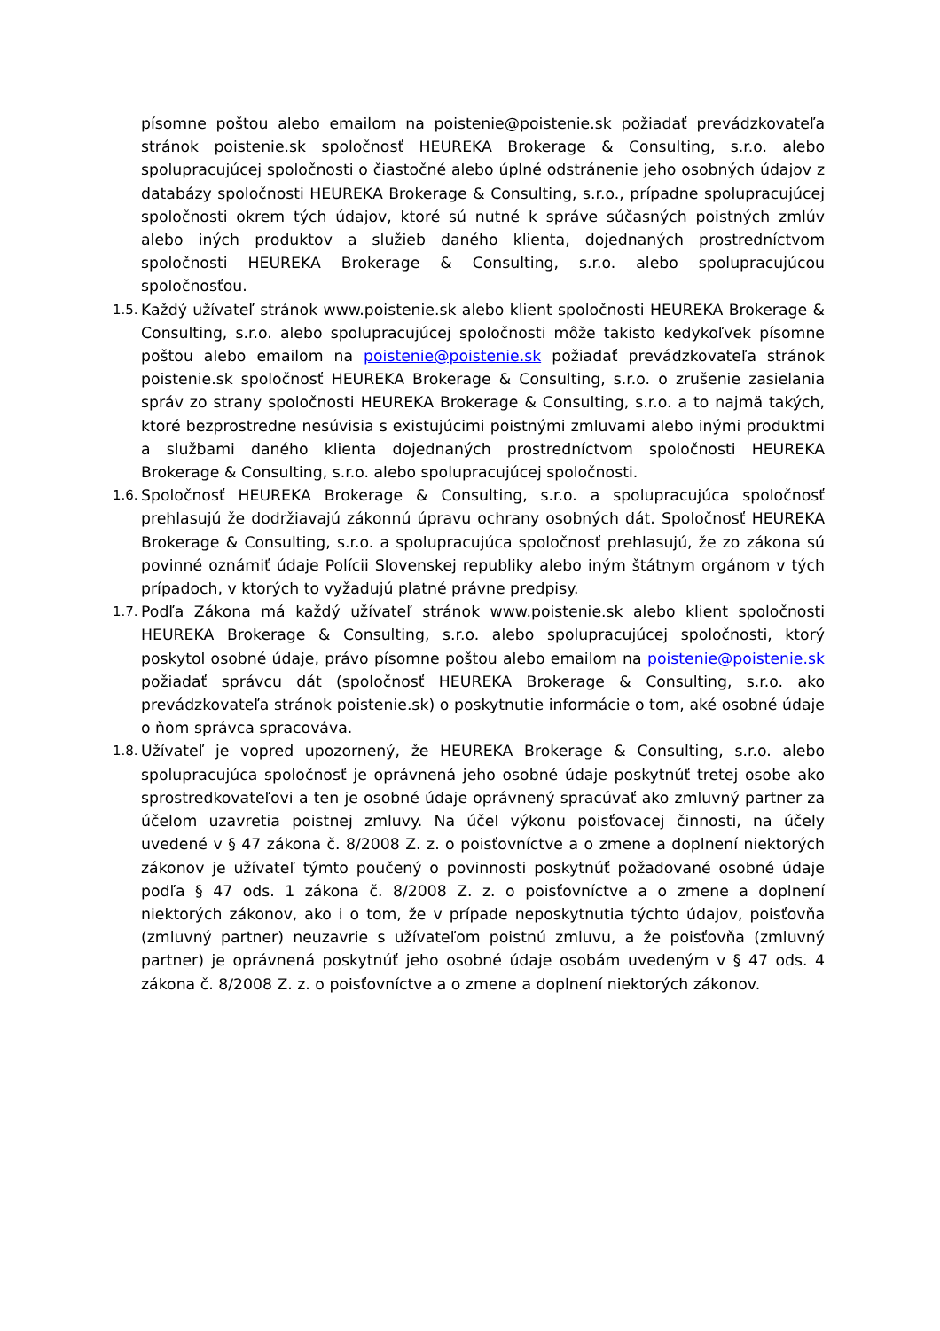písomne poštou alebo emailom na poistenie@poistenie.sk požiadať prevádzkovateľa stránok poistenie.sk spoločnosť HEUREKA Brokerage & Consulting, s.r.o. alebo spolupracujúcej spoločnosti o čiastočné alebo úplné odstránenie jeho osobných údajov z databázy spoločnosti HEUREKA Brokerage & Consulting, s.r.o., prípadne spolupracujúcej spoločnosti okrem tých údajov, ktoré sú nutné k správe súčasných poistných zmlúv alebo iných produktov a služieb daného klienta, dojednaných prostredníctvom spoločnosti HEUREKA Brokerage & Consulting, s.r.o. alebo spolupracujúcou spoločnosťou.
1.5.
Každý užívateľ stránok www.poistenie.sk alebo klient spoločnosti HEUREKA Brokerage & Consulting, s.r.o. alebo spolupracujúcej spoločnosti môže takisto kedykoľvek písomne poštou alebo emailom na poistenie@poistenie.sk požiadať prevádzkovateľa stránok poistenie.sk spoločnosť HEUREKA Brokerage & Consulting, s.r.o. o zrušenie zasielania správ zo strany spoločnosti HEUREKA Brokerage & Consulting, s.r.o. a to najmä takých, ktoré bezprostredne nesúvisia s existujúcimi poistnými zmluvami alebo inými produktmi a službami daného klienta dojednaných prostredníctvom spoločnosti HEUREKA Brokerage & Consulting, s.r.o. alebo spolupracujúcej spoločnosti.
1.6.
Spoločnosť HEUREKA Brokerage & Consulting, s.r.o. a spolupracujúca spoločnosť prehlasujú že dodržiavajú zákonnú úpravu ochrany osobných dát. Spoločnosť HEUREKA Brokerage & Consulting, s.r.o. a spolupracujúca spoločnosť prehlasujú, že zo zákona sú povinné oznámiť údaje Polícii Slovenskej republiky alebo iným štátnym orgánom v tých prípadoch, v ktorých to vyžadujú platné právne predpisy.
1.7.
Podľa Zákona má každý užívateľ stránok www.poistenie.sk alebo klient spoločnosti HEUREKA Brokerage & Consulting, s.r.o. alebo spolupracujúcej spoločnosti, ktorý poskytol osobné údaje, právo písomne poštou alebo emailom na poistenie@poistenie.sk požiadať správcu dát (spoločnosť HEUREKA Brokerage & Consulting, s.r.o. ako prevádzkovateľa stránok poistenie.sk) o poskytnutie informácie o tom, aké osobné údaje o ňom správca spracováva.
1.8.
Užívateľ je vopred upozornený, že HEUREKA Brokerage & Consulting, s.r.o. alebo spolupracujúca spoločnosť je oprávnená jeho osobné údaje poskytnúť tretej osobe ako sprostredkovateľovi a ten je osobné údaje oprávnený spracúvať ako zmluvný partner za účelom uzavretia poistnej zmluvy. Na účel výkonu poisťovacej činnosti, na účely uvedené v § 47 zákona č. 8/2008 Z. z. o poisťovníctve a o zmene a doplnení niektorých zákonov je užívateľ týmto poučený o povinnosti poskytnúť požadované osobné údaje podľa § 47 ods. 1 zákona č. 8/2008 Z. z. o poisťovníctve a o zmene a doplnení niektorých zákonov, ako i o tom, že v prípade neposkytnutia týchto údajov, poisťovňa (zmluvný partner) neuzavrie s užívateľom poistnú zmluvu, a že poisťovňa (zmluvný partner) je oprávnená poskytnúť jeho osobné údaje osobám uvedeným v § 47 ods. 4 zákona č. 8/2008 Z. z. o poisťovníctve a o zmene a doplnení niektorých zákonov.